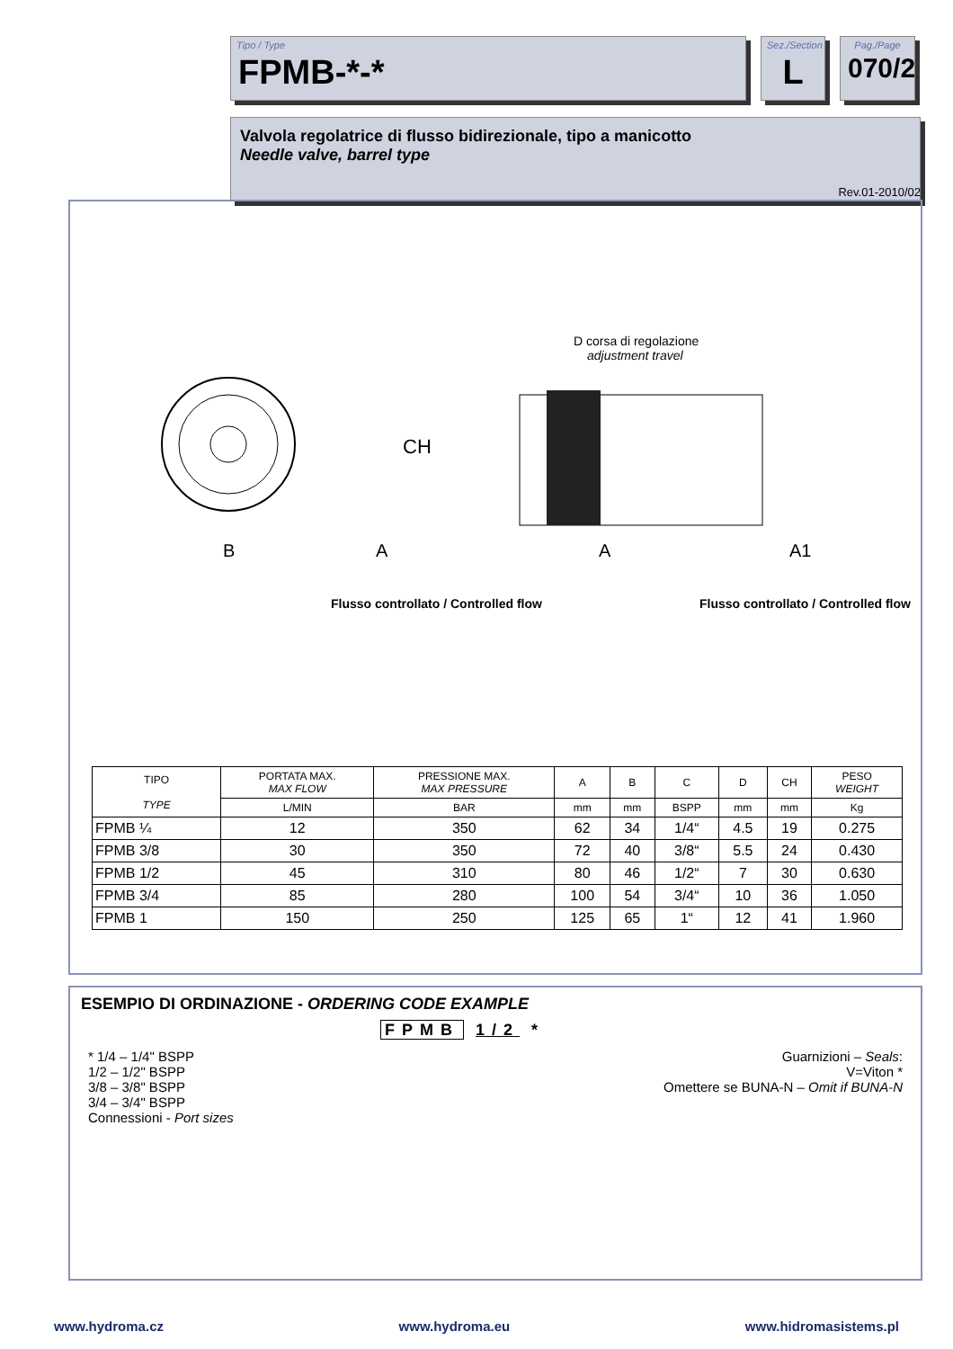Tipo / Type
FPMB-*-*
Sez./Section
L
Pag./Page
070/2
Valvola regolatrice di flusso bidirezionale, tipo a manicotto
Needle valve, barrel type
Rev.01-2010/02
CH
B
A
D corsa di regolazione
adjustment travel
A
A1
Flusso controllato / Controlled flow
Flusso controllato / Controlled flow
| TIPO TYPE | PORTATA MAX. MAX FLOW | PRESSIONE MAX. MAX PRESSURE | A | B | C | D | CH | PESO WEIGHT |
| --- | --- | --- | --- | --- | --- | --- | --- | --- |
| | L/MIN | BAR | mm | mm | BSPP | mm | mm | Kg |
| FPMB ¼ | 12 | 350 | 62 | 34 | 1/4“ | 4.5 | 19 | 0.275 |
| FPMB 3/8 | 30 | 350 | 72 | 40 | 3/8“ | 5.5 | 24 | 0.430 |
| FPMB 1/2 | 45 | 310 | 80 | 46 | 1/2“ | 7 | 30 | 0.630 |
| FPMB 3/4 | 85 | 280 | 100 | 54 | 3/4“ | 10 | 36 | 1.050 |
| FPMB 1 | 150 | 250 | 125 | 65 | 1“ | 12 | 41 | 1.960 |
ESEMPIO DI ORDINAZIONE - ORDERING CODE EXAMPLE
FPMB 1/2 *
* 1/4 – 1/4" BSPP
1/2 – 1/2" BSPP
3/8 – 3/8" BSPP
3/4 – 3/4" BSPP
Connessioni - Port sizes
Guarnizioni – Seals:
V=Viton *
Omettere se BUNA-N – Omit if BUNA-N
www.hydroma.cz www.hydroma.eu www.hidromasistems.pl